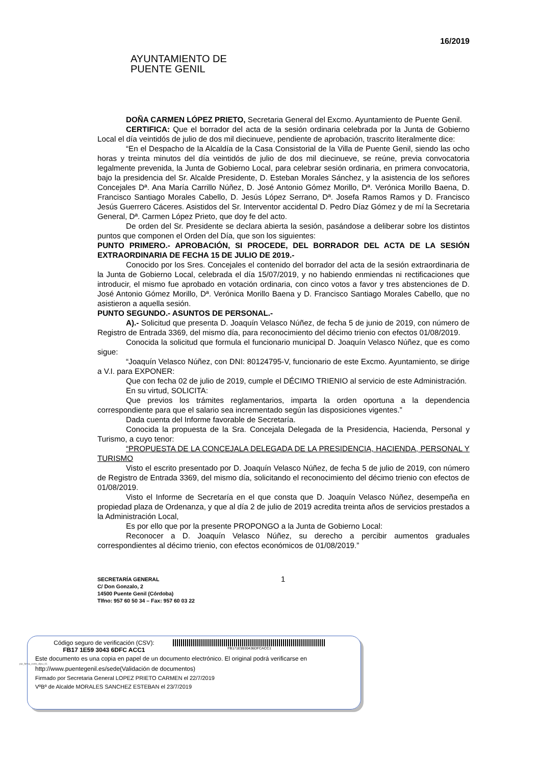AYUNTAMIENTO DE
PUENTE GENIL
16/2019
DOÑA CARMEN LÓPEZ PRIETO, Secretaria General del Excmo. Ayuntamiento de Puente Genil.
CERTIFICA: Que el borrador del acta de la sesión ordinaria celebrada por la Junta de Gobierno Local el día veintidós de julio de dos mil diecinueve, pendiente de aprobación, trascrito literalmente dice:
“En el Despacho de la Alcaldía de la Casa Consistorial de la Villa de Puente Genil, siendo las ocho horas y treinta minutos del día veintidós de julio de dos mil diecinueve, se reúne, previa convocatoria legalmente prevenida, la Junta de Gobierno Local, para celebrar sesión ordinaria, en primera convocatoria, bajo la presidencia del Sr. Alcalde Presidente, D. Esteban Morales Sánchez, y la asistencia de los señores Concejales Dª. Ana María Carrillo Núñez, D. José Antonio Gómez Morillo, Dª. Verónica Morillo Baena, D. Francisco Santiago Morales Cabello, D. Jesús López Serrano, Dª. Josefa Ramos Ramos y D. Francisco Jesús Guerrero Cáceres. Asistidos del Sr. Interventor accidental D. Pedro Díaz Gómez y de mí la Secretaria General, Dª. Carmen López Prieto, que doy fe del acto.
De orden del Sr. Presidente se declara abierta la sesión, pasándose a deliberar sobre los distintos puntos que componen el Orden del Día, que son los siguientes:
PUNTO PRIMERO.- APROBACIÓN, SI PROCEDE, DEL BORRADOR DEL ACTA DE LA SESIÓN EXTRAORDINARIA DE FECHA 15 DE JULIO DE 2019.-
Conocido por los Sres. Concejales el contenido del borrador del acta de la sesión extraordinaria de la Junta de Gobierno Local, celebrada el día 15/07/2019, y no habiendo enmiendas ni rectificaciones que introducir, el mismo fue aprobado en votación ordinaria, con cinco votos a favor y tres abstenciones de D. José Antonio Gómez Morillo, Dª. Verónica Morillo Baena y D. Francisco Santiago Morales Cabello, que no asistieron a aquella sesión.
PUNTO SEGUNDO.- ASUNTOS DE PERSONAL.-
A).- Solicitud que presenta D. Joaquín Velasco Núñez, de fecha 5 de junio de 2019, con número de Registro de Entrada 3369, del mismo día, para reconocimiento del décimo trienio con efectos 01/08/2019.
Conocida la solicitud que formula el funcionario municipal D. Joaquín Velasco Núñez, que es como sigue:
“Joaquín Velasco Núñez, con DNI: 80124795-V, funcionario de este Excmo. Ayuntamiento, se dirige a V.I. para EXPONER:
Que con fecha 02 de julio de 2019, cumple el DÉCIMO TRIENIO al servicio de este Administración.
En su virtud, SOLICITA:
Que previos los trámites reglamentarios, imparta la orden oportuna a la dependencia correspondiente para que el salario sea incrementado según las disposiciones vigentes.”
Dada cuenta del Informe favorable de Secretaría.
Conocida la propuesta de la Sra. Concejala Delegada de la Presidencia, Hacienda, Personal y Turismo, a cuyo tenor:
“PROPUESTA DE LA CONCEJALA DELEGADA DE LA PRESIDENCIA, HACIENDA, PERSONAL Y TURISMO
Visto el escrito presentado por D. Joaquín Velasco Núñez, de fecha 5 de julio de 2019, con número de Registro de Entrada 3369, del mismo día, solicitando el reconocimiento del décimo trienio con efectos de 01/08/2019.
Visto el Informe de Secretaría en el que consta que D. Joaquín Velasco Núñez, desempeña en propiedad plaza de Ordenanza, y que al día 2 de julio de 2019 acredita treinta años de servicios prestados a la Administración Local,
Es por ello que por la presente PROPONGO a la Junta de Gobierno Local:
Reconocer a D. Joaquín Velasco Núñez, su derecho a percibir aumentos graduales correspondientes al décimo trienio, con efectos económicos de 01/08/2019.”
SECRETARÍA GENERAL
C/ Don Gonzalo, 2
14500 Puente Genil (Córdoba)
Tlfno: 957 60 50 34 – Fax: 957 60 03 22
1
pie_firma_corto_dipu_01
Código seguro de verificación (CSV):
FB17 1E59 3043 6DFC ACC1
FB171E5930436DFCACC1
Este documento es una copia en papel de un documento electrónico. El original podrá verificarse en
http://www.puentegenil.es/sede(Validación de documentos)
Firmado por Secretaria General LOPEZ PRIETO CARMEN el 22/7/2019
VºBº de Alcalde MORALES SANCHEZ ESTEBAN el 23/7/2019